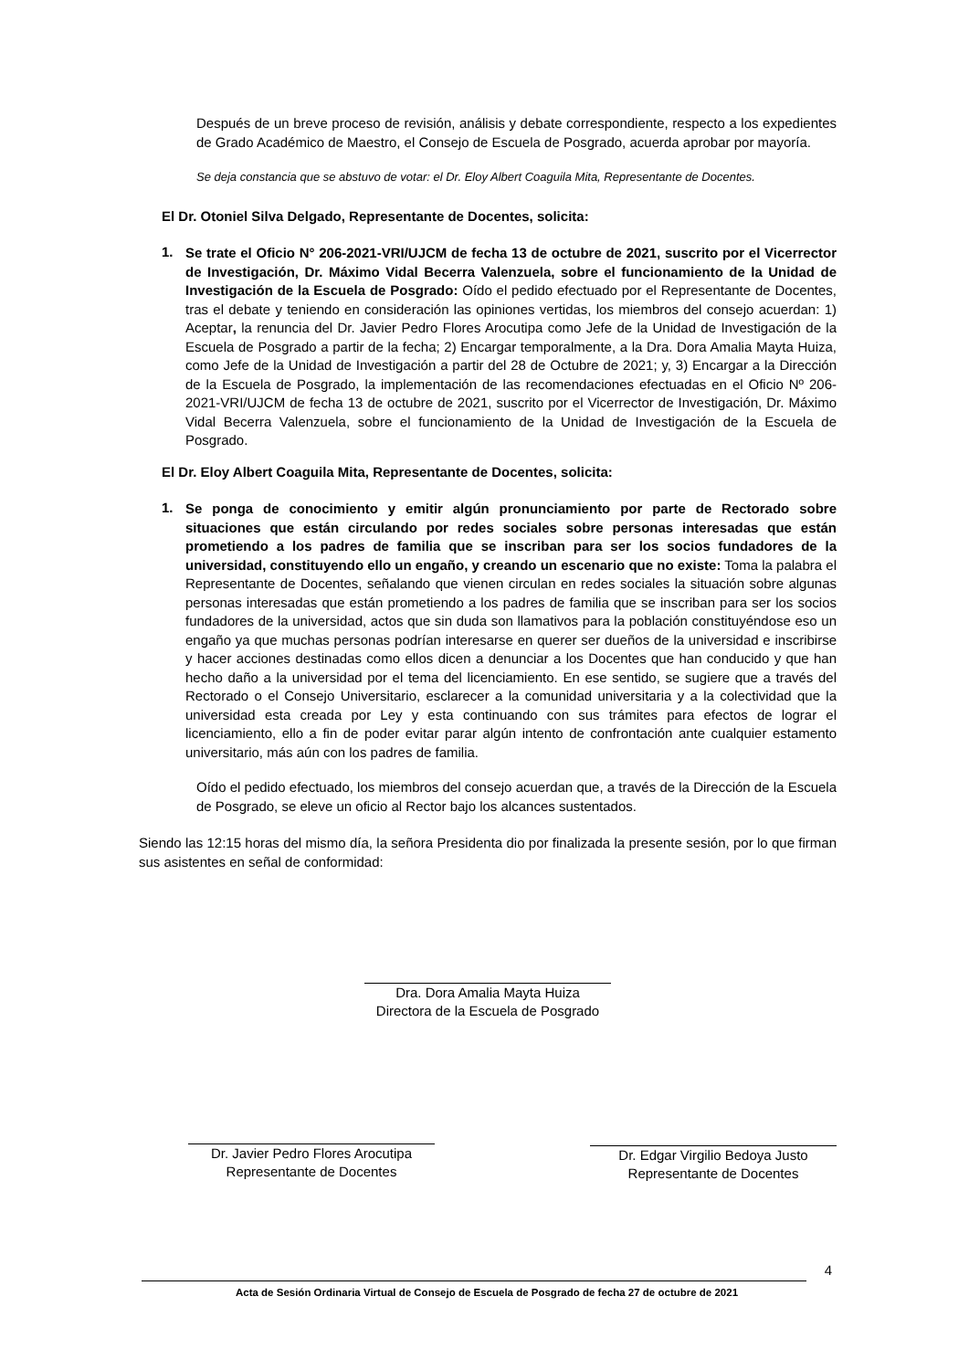Después de un breve proceso de revisión, análisis y debate correspondiente, respecto a los expedientes de Grado Académico de Maestro, el Consejo de Escuela de Posgrado, acuerda aprobar por mayoría.
Se deja constancia que se abstuvo de votar: el Dr. Eloy Albert Coaguila Mita, Representante de Docentes.
El Dr. Otoniel Silva Delgado, Representante de Docentes, solicita:
1.
Se trate el Oficio N° 206-2021-VRI/UJCM de fecha 13 de octubre de 2021, suscrito por el Vicerrector de Investigación, Dr. Máximo Vidal Becerra Valenzuela, sobre el funcionamiento de la Unidad de Investigación de la Escuela de Posgrado: Oído el pedido efectuado por el Representante de Docentes, tras el debate y teniendo en consideración las opiniones vertidas, los miembros del consejo acuerdan: 1) Aceptar, la renuncia del Dr. Javier Pedro Flores Arocutipa como Jefe de la Unidad de Investigación de la Escuela de Posgrado a partir de la fecha; 2) Encargar temporalmente, a la Dra. Dora Amalia Mayta Huiza, como Jefe de la Unidad de Investigación a partir del 28 de Octubre de 2021; y, 3) Encargar a la Dirección de la Escuela de Posgrado, la implementación de las recomendaciones efectuadas en el Oficio Nº 206-2021-VRI/UJCM de fecha 13 de octubre de 2021, suscrito por el Vicerrector de Investigación, Dr. Máximo Vidal Becerra Valenzuela, sobre el funcionamiento de la Unidad de Investigación de la Escuela de Posgrado.
El Dr. Eloy Albert Coaguila Mita, Representante de Docentes, solicita:
1.
Se ponga de conocimiento y emitir algún pronunciamiento por parte de Rectorado sobre situaciones que están circulando por redes sociales sobre personas interesadas que están prometiendo a los padres de familia que se inscriban para ser los socios fundadores de la universidad, constituyendo ello un engaño, y creando un escenario que no existe: Toma la palabra el Representante de Docentes, señalando que vienen circulan en redes sociales la situación sobre algunas personas interesadas que están prometiendo a los padres de familia que se inscriban para ser los socios fundadores de la universidad, actos que sin duda son llamativos para la población constituyéndose eso un engaño ya que muchas personas podrían interesarse en querer ser dueños de la universidad e inscribirse y hacer acciones destinadas como ellos dicen a denunciar a los Docentes que han conducido y que han hecho daño a la universidad por el tema del licenciamiento. En ese sentido, se sugiere que a través del Rectorado o el Consejo Universitario, esclarecer a la comunidad universitaria y a la colectividad que la universidad esta creada por Ley y esta continuando con sus trámites para efectos de lograr el licenciamiento, ello a fin de poder evitar parar algún intento de confrontación ante cualquier estamento universitario, más aún con los padres de familia.
Oído el pedido efectuado, los miembros del consejo acuerdan que, a través de la Dirección de la Escuela de Posgrado, se eleve un oficio al Rector bajo los alcances sustentados.
Siendo las 12:15 horas del mismo día, la señora Presidenta dio por finalizada la presente sesión, por lo que firman sus asistentes en señal de conformidad:
Dra. Dora Amalia Mayta Huiza
Directora de la Escuela de Posgrado
Dr. Javier Pedro Flores Arocutipa
Representante de Docentes
Dr. Edgar Virgilio Bedoya Justo
Representante de Docentes
4
Acta de Sesión Ordinaria Virtual de Consejo de Escuela de Posgrado de fecha 27 de octubre de 2021